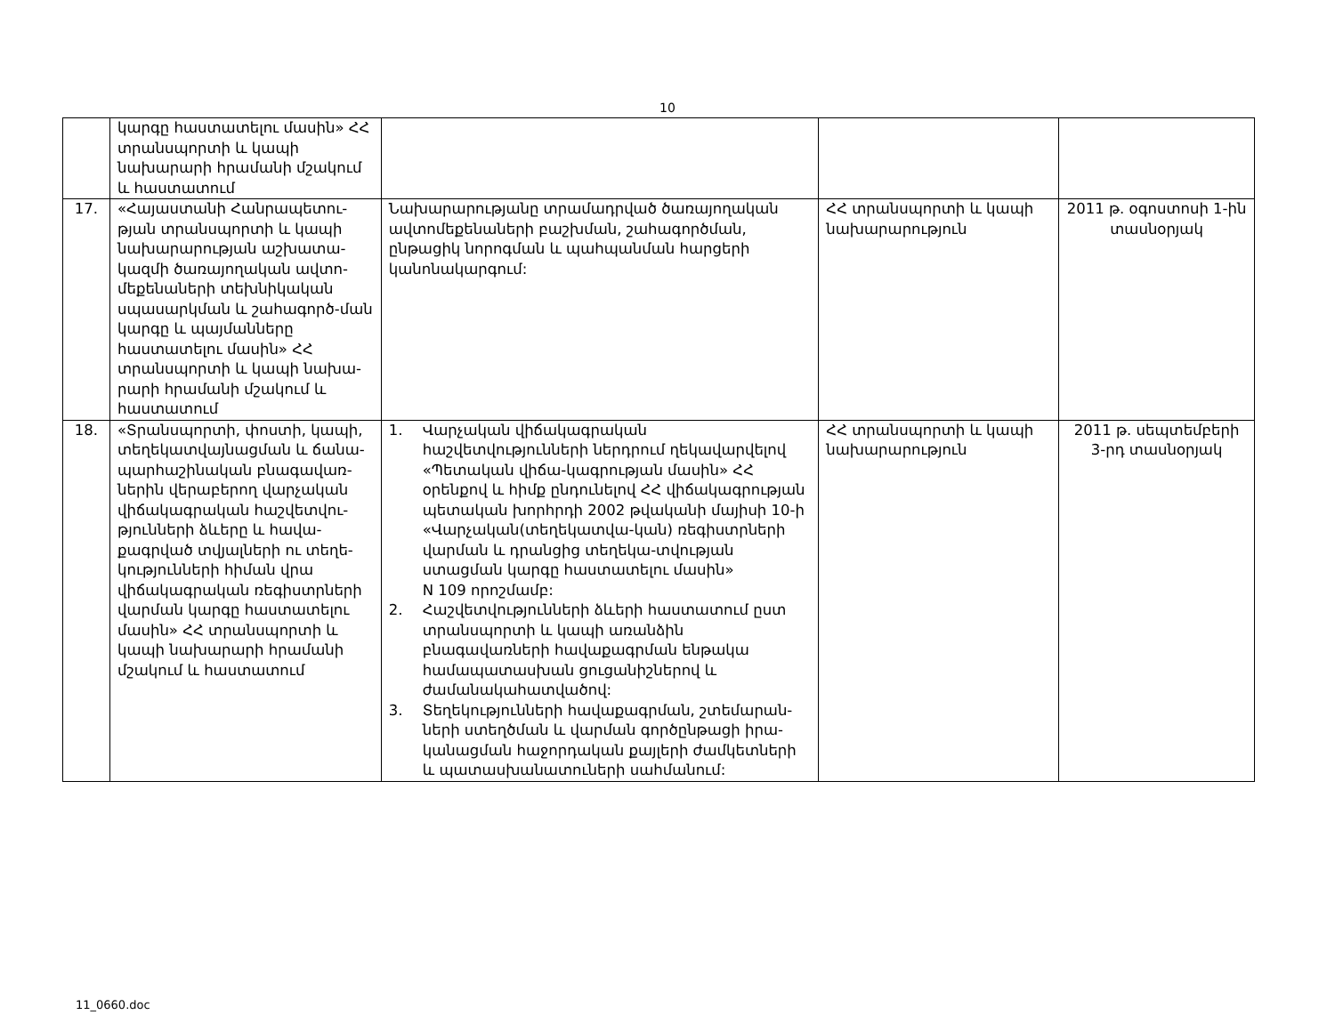10
| | կարգը հաստատելու մասին» ՀՀ տրանսպորտի և կապի նախարարի հրամանի մշակում և հաստատում | | | |
| 17. | «Հայաստանի Հանրապետու-թյան տրանսպորտի և կապի նախարարության աշխատա-կազմի ծառայողական ավտո-մեքենաների տեխնիկական սպասարկման և շահագործ-ման կարգը և պայմանները հաստատելու մասին» ՀՀ տրանսպորտի և կապի նախա-րարի հրամանի մշակում և հաստատում | Նախարարությանը տրամադրված ծառայողական ավտոմեքենաների բաշխման, շահագործման, ընթացիկ նորոգման և պահպանման հարցերի կանոնակարգում: | ՀՀ տրանսպորտի և կապի նախարարություն | 2011 թ. օգոստոսի 1-ին տասնօրյակ |
| 18. | «Տրանսպորտի, փոստի, կապի, տեղեկատվայնացման և ճանա-պարհաշինական բնագավառ-ներին վերաբերող վարչական վիճակագրական հաշվետվու-թյունների ձևերը և հավա-քագրված տվյալների ու տեղե-կությունների հիման վրա վիճակագրական ռեգիստրների վարման կարգը հաստատելու մասին» ՀՀ տրանսպորտի և կապի նախարարի հրամանի մշակում և հաստատում | 1. Վարչական վիճակագրական հաշվետվությունների ներդրում ղեկավարվելով «Պետական վիճա-կագրության մասին» ՀՀ օրենքով և հիմք ընդունելով ՀՀ վիճակագրության պետական խորհրդի 2002 թվականի մայիսի 10-ի «Վարչական(տեղեկատվա-կան) ռեգիստրների վարման և դրանցից տեղեկա-տվության ստացման կարգը հաստատելու մասին» N 109 որոշմամբ: 2. Հաշվետվությունների ձևերի հաստատում ըստ տրանսպորտի և կապի առանձին բնագավառների հավաքագրման ենթակա համապատասխան ցուցանիշներով և ժամանակահատվածով: 3. Տեղեկությունների հավաքագրման, շտեմարան-ների ստեղծման և վարման գործընթացի իրա-կանացման հաջորդական քայլերի ժամկետների և պատասխանատուների սահմանում: | ՀՀ տրանսպորտի և կապի նախարարություն | 2011 թ. սեպտեմբերի 3-րդ տասնօրյակ |
11_0660.doc